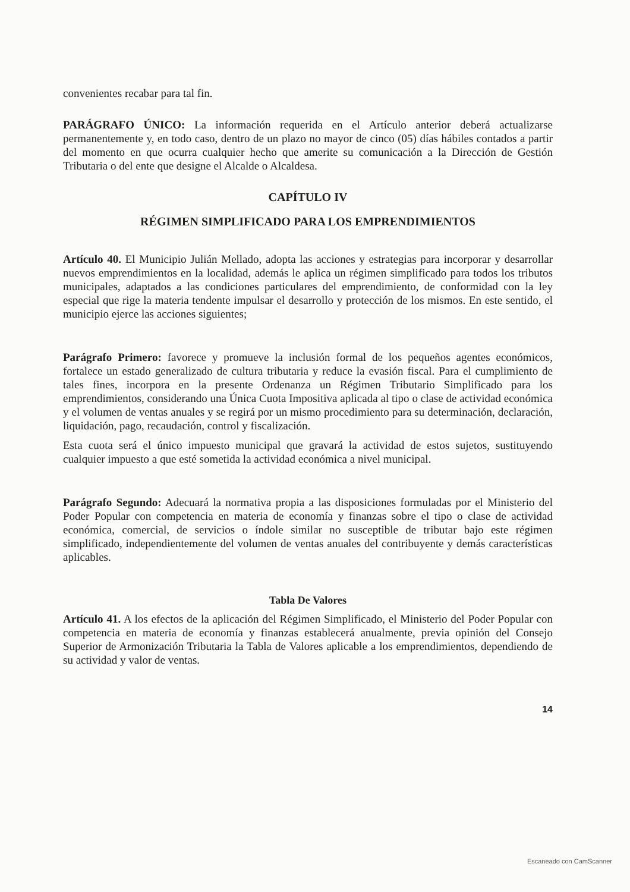convenientes recabar para tal fin.
PARÁGRAFO ÚNICO: La información requerida en el Artículo anterior deberá actualizarse permanentemente y, en todo caso, dentro de un plazo no mayor de cinco (05) días hábiles contados a partir del momento en que ocurra cualquier hecho que amerite su comunicación a la Dirección de Gestión Tributaria o del ente que designe el Alcalde o Alcaldesa.
CAPÍTULO IV
RÉGIMEN SIMPLIFICADO PARA LOS EMPRENDIMIENTOS
Artículo 40. El Municipio Julián Mellado, adopta las acciones y estrategias para incorporar y desarrollar nuevos emprendimientos en la localidad, además le aplica un régimen simplificado para todos los tributos municipales, adaptados a las condiciones particulares del emprendimiento, de conformidad con la ley especial que rige la materia tendente impulsar el desarrollo y protección de los mismos. En este sentido, el municipio ejerce las acciones siguientes;
Parágrafo Primero: favorece y promueve la inclusión formal de los pequeños agentes económicos, fortalece un estado generalizado de cultura tributaria y reduce la evasión fiscal. Para el cumplimiento de tales fines, incorpora en la presente Ordenanza un Régimen Tributario Simplificado para los emprendimientos, considerando una Única Cuota Impositiva aplicada al tipo o clase de actividad económica y el volumen de ventas anuales y se regirá por un mismo procedimiento para su determinación, declaración, liquidación, pago, recaudación, control y fiscalización.
Esta cuota será el único impuesto municipal que gravará la actividad de estos sujetos, sustituyendo cualquier impuesto a que esté sometida la actividad económica a nivel municipal.
Parágrafo Segundo: Adecuará la normativa propia a las disposiciones formuladas por el Ministerio del Poder Popular con competencia en materia de economía y finanzas sobre el tipo o clase de actividad económica, comercial, de servicios o índole similar no susceptible de tributar bajo este régimen simplificado, independientemente del volumen de ventas anuales del contribuyente y demás características aplicables.
Tabla De Valores
Artículo 41. A los efectos de la aplicación del Régimen Simplificado, el Ministerio del Poder Popular con competencia en materia de economía y finanzas establecerá anualmente, previa opinión del Consejo Superior de Armonización Tributaria la Tabla de Valores aplicable a los emprendimientos, dependiendo de su actividad y valor de ventas.
14
Escaneado con CamScanner